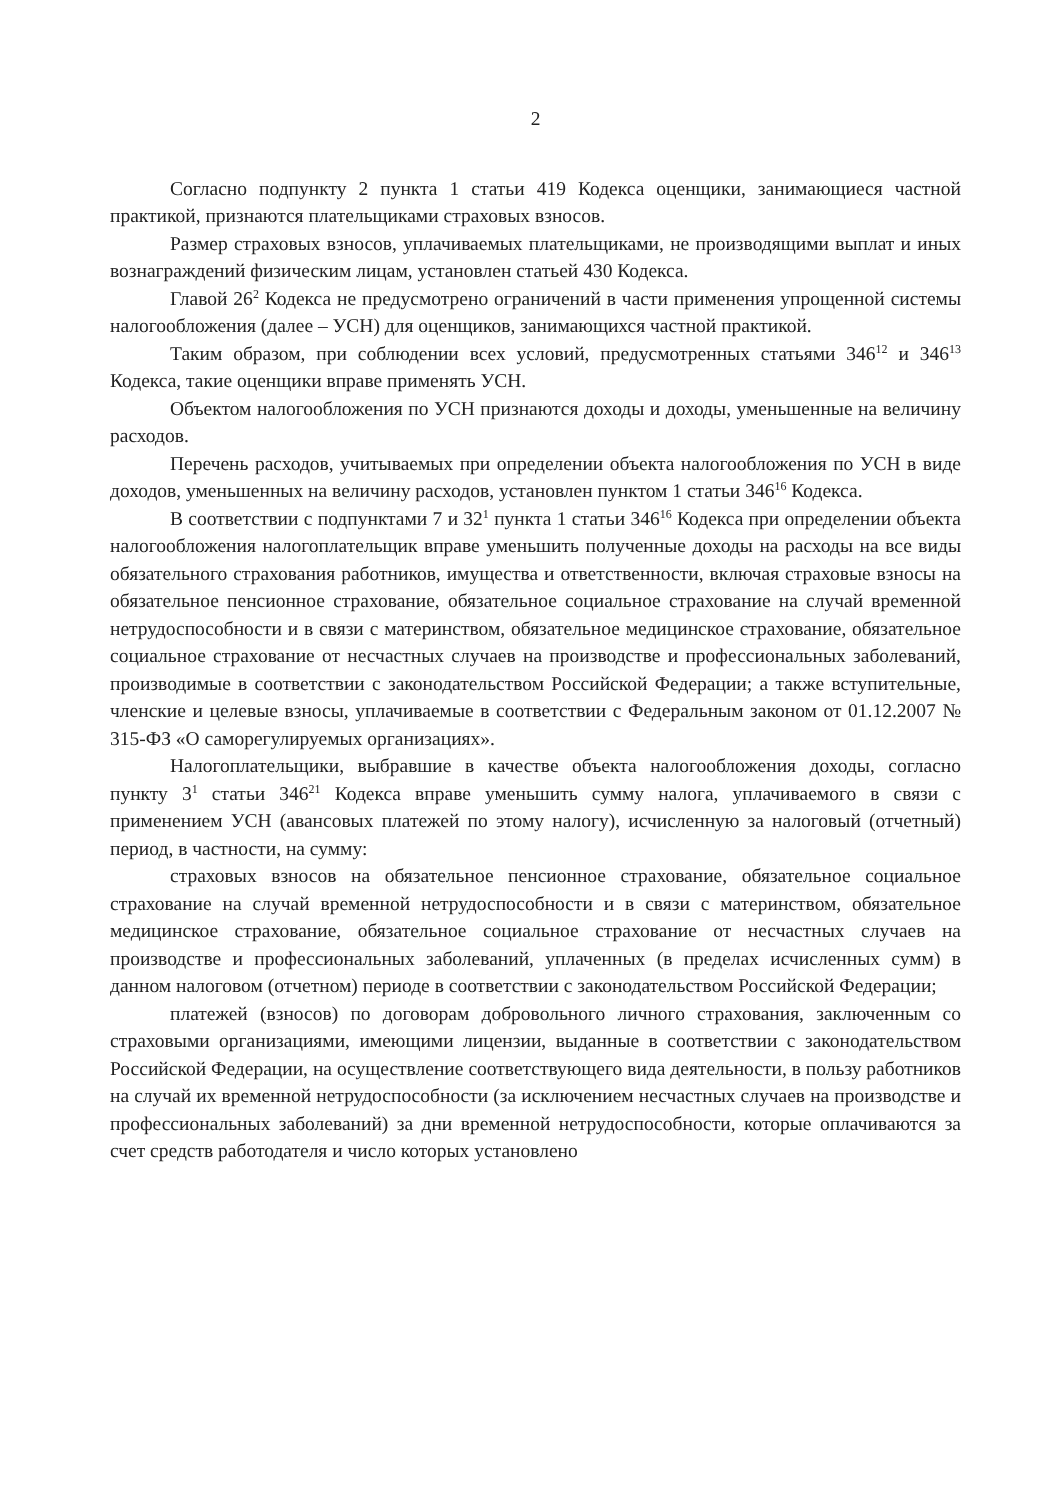2
Согласно подпункту 2 пункта 1 статьи 419 Кодекса оценщики, занимающиеся частной практикой, признаются плательщиками страховых взносов.
Размер страховых взносов, уплачиваемых плательщиками, не производящими выплат и иных вознаграждений физическим лицам, установлен статьей 430 Кодекса.
Главой 26<sup>2</sup> Кодекса не предусмотрено ограничений в части применения упрощенной системы налогообложения (далее – УСН) для оценщиков, занимающихся частной практикой.
Таким образом, при соблюдении всех условий, предусмотренных статьями 346<sup>12</sup> и 346<sup>13</sup> Кодекса, такие оценщики вправе применять УСН.
Объектом налогообложения по УСН признаются доходы и доходы, уменьшенные на величину расходов.
Перечень расходов, учитываемых при определении объекта налогообложения по УСН в виде доходов, уменьшенных на величину расходов, установлен пунктом 1 статьи 346<sup>16</sup> Кодекса.
В соответствии с подпунктами 7 и 32<sup>1</sup> пункта 1 статьи 346<sup>16</sup> Кодекса при определении объекта налогообложения налогоплательщик вправе уменьшить полученные доходы на расходы на все виды обязательного страхования работников, имущества и ответственности, включая страховые взносы на обязательное пенсионное страхование, обязательное социальное страхование на случай временной нетрудоспособности и в связи с материнством, обязательное медицинское страхование, обязательное социальное страхование от несчастных случаев на производстве и профессиональных заболеваний, производимые в соответствии с законодательством Российской Федерации; а также вступительные, членские и целевые взносы, уплачиваемые в соответствии с Федеральным законом от 01.12.2007 № 315-ФЗ «О саморегулируемых организациях».
Налогоплательщики, выбравшие в качестве объекта налогообложения доходы, согласно пункту 3<sup>1</sup> статьи 346<sup>21</sup> Кодекса вправе уменьшить сумму налога, уплачиваемого в связи с применением УСН (авансовых платежей по этому налогу), исчисленную за налоговый (отчетный) период, в частности, на сумму:
страховых взносов на обязательное пенсионное страхование, обязательное социальное страхование на случай временной нетрудоспособности и в связи с материнством, обязательное медицинское страхование, обязательное социальное страхование от несчастных случаев на производстве и профессиональных заболеваний, уплаченных (в пределах исчисленных сумм) в данном налоговом (отчетном) периоде в соответствии с законодательством Российской Федерации;
платежей (взносов) по договорам добровольного личного страхования, заключенным со страховыми организациями, имеющими лицензии, выданные в соответствии с законодательством Российской Федерации, на осуществление соответствующего вида деятельности, в пользу работников на случай их временной нетрудоспособности (за исключением несчастных случаев на производстве и профессиональных заболеваний) за дни временной нетрудоспособности, которые оплачиваются за счет средств работодателя и число которых установлено